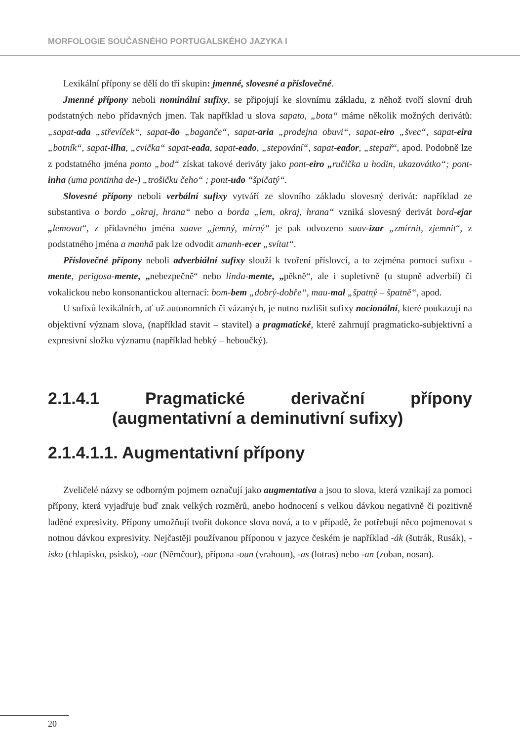MORFOLOGIE SOUČASNÉHO PORTUGALSKÉHO JAZYKA I
Lexikální přípony se dělí do tří skupin: jmenné, slovesné a příslovečné.
Jmenné přípony neboli nominální sufixy, se připojují ke slovnímu základu, z něhož tvoří slovní druh podstatných nebo přídavných jmen. Tak například u slova sapato, „bota“ máme několik možných derivátů: „sapat-ada „střevíček“, sapat-ão „baganče“, sapat-aria „prodejna obuvi“, sapat-eiro „švec“, sapat-eira „botník“, sapat-ilha, „cvička“ sapat-eada, sapat-eado, „stepování“, sapat-eador, „stepař“, apod. Podobně lze z podstatného jména ponto „bod“ získat takové deriváty jako pont-eiro „ručička u hodin, ukazovátko“; pont-inha (uma pontinha de-) „trošičku čeho“ ; pont-udo “špičatý“.
Slovesné přípony neboli verbální sufixy vytváří ze slovního základu slovesný derivát: například ze substantiva o bordo „okraj, hrana“ nebo a borda „lem, okraj, hrana“ vzniká slovesný derivát bord-ejar „lemovat“, z přídavného jména suave „jemný, mírný“ je pak odvozeno suav-izar „zmírnit, zjemnit“, z podstatného jména a manhã pak lze odvodit amanh-ecer „svítat“.
Příslovečné přípony neboli adverbiální sufixy slouží k tvoření příslovcí, a to zejména pomocí sufixu -mente, perigosa-mente, „nebezpečně“ nebo linda-mente, „pěkně“, ale i supletivně (u stupně adverbií) či vokalickou nebo konsonantickou alternací: bom-bem „dobrý-dobře“, mau-mal „špatný – špatně“, apod.
U sufixů lexikálních, ať už autonomních či vázaných, je nutno rozlišit sufixy nocionální, které poukazují na objektivní význam slova, (například stavit – stavitel) a pragmatické, které zahrnují pragmaticko-subjektivní a expresivní složku významu (například hebký – heboučký).
2.1.4.1 Pragmatické derivační přípony (augmentativní a deminutivní sufixy)
2.1.4.1.1. Augmentativní přípony
Zveličelé názvy se odborným pojmem označují jako augmentativa a jsou to slova, která vznikají za pomoci přípony, která vyjadřuje buď znak velkých rozměrů, anebo hodnocení s velkou dávkou negativně či pozitivně laděné expresivity. Přípony umožňují tvořit dokonce slova nová, a to v případě, že potřebují něco pojmenovat s notnou dávkou expresivity. Nejčastěji používanou příponou v jazyce českém je například -ák (šutrák, Rusák), -isko (chlapisko, psisko), -our (Němčour), přípona -oun (vrahoun), -as (lotras) nebo -an (zoban, nosan).
20